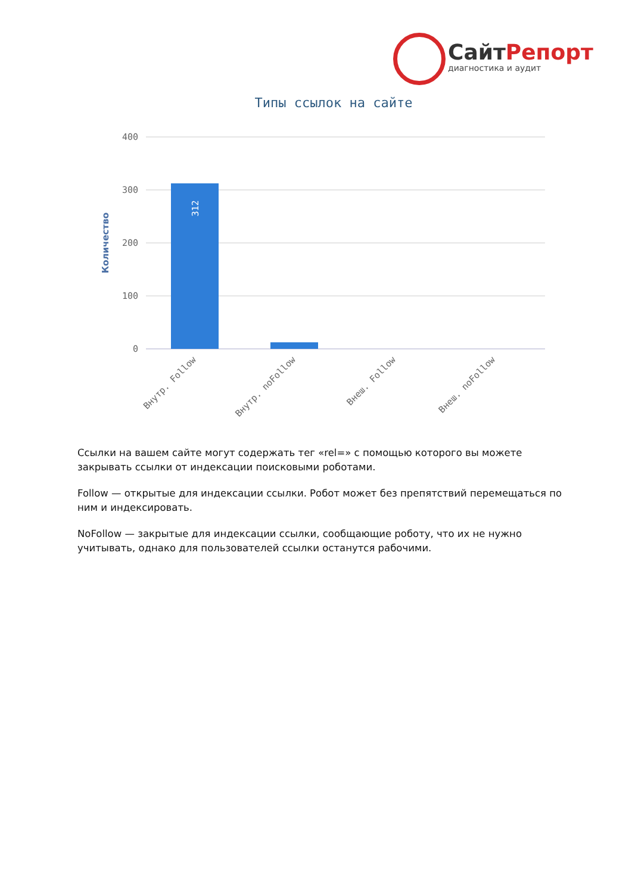СайтРепорт
диагностика и аудит
Типы ссылок на сайте
400
300
200
100
0
Количество
312
Внутр. Follow
Внутр. noFollow
Внеш. Follow
Внеш. noFollow
Ссылки на вашем сайте могут содержать тег «rel=» с помощью которого вы можете закрывать ссылки от индексации поисковыми роботами.
Follow — открытые для индексации ссылки. Робот может без препятствий перемещаться по ним и индексировать.
NoFollow — закрытые для индексации ссылки, сообщающие роботу, что их не нужно учитывать, однако для пользователей ссылки останутся рабочими.